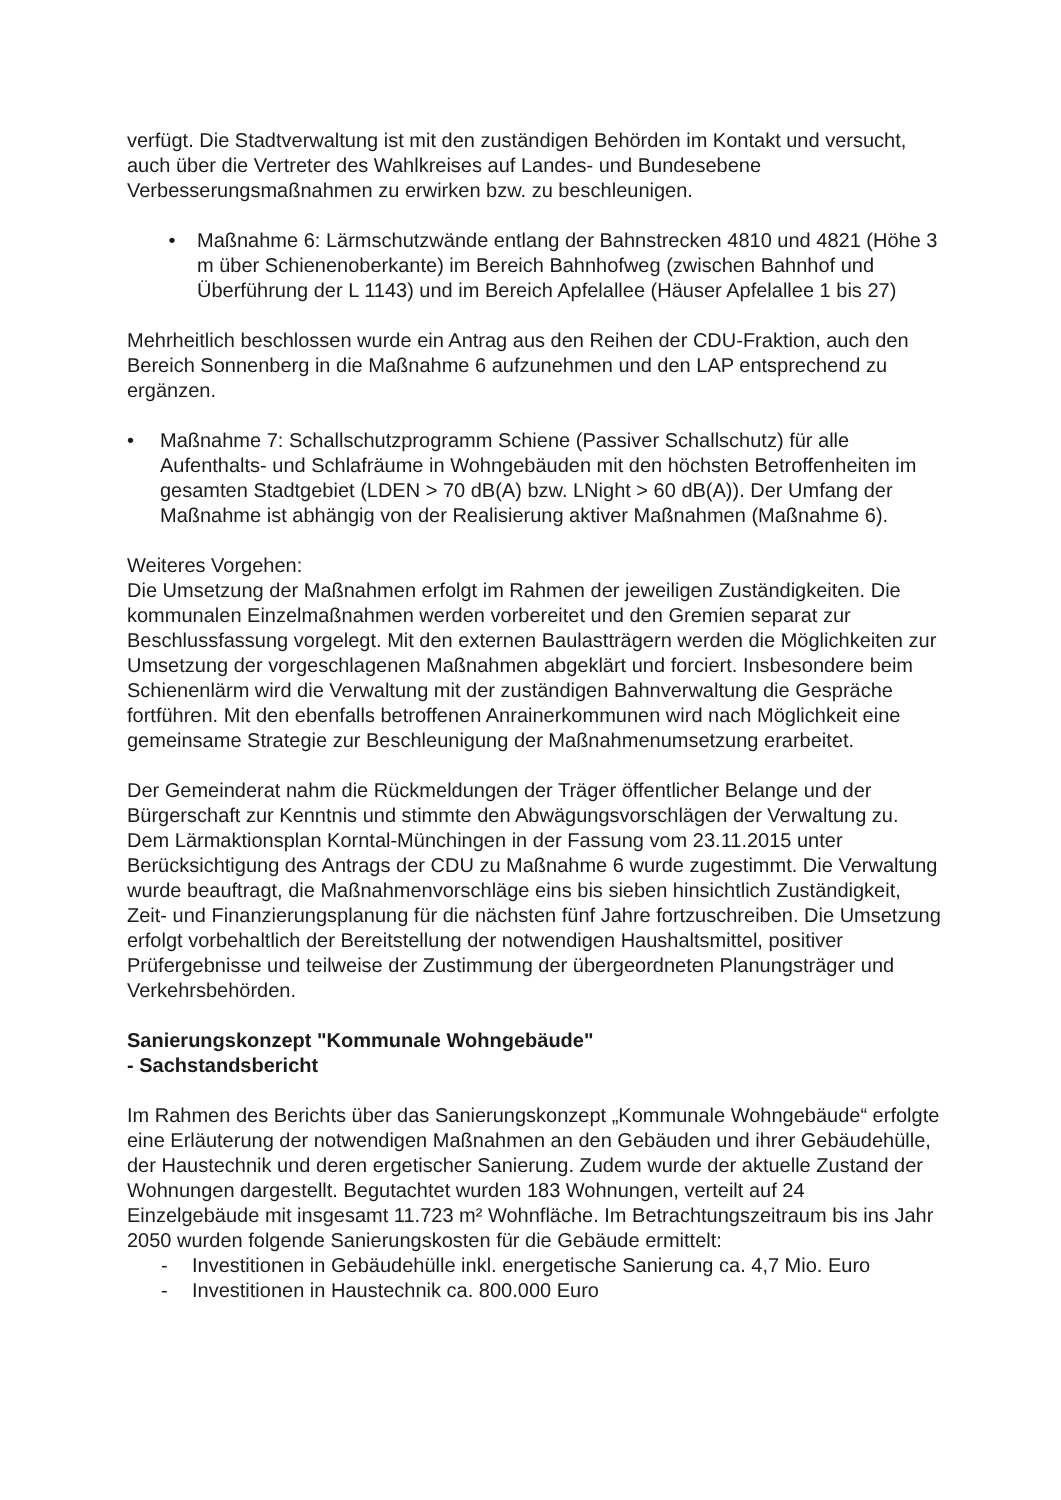verfügt. Die Stadtverwaltung ist mit den zuständigen Behörden im Kontakt und versucht, auch über die Vertreter des Wahlkreises auf Landes- und Bundesebene Verbesserungsmaßnahmen zu erwirken bzw. zu beschleunigen.
• Maßnahme 6: Lärmschutzwände entlang der Bahnstrecken 4810 und 4821 (Höhe 3 m über Schienenoberkante) im Bereich Bahnhofweg (zwischen Bahnhof und Überführung der L 1143) und im Bereich Apfelallee (Häuser Apfelallee 1 bis 27)
Mehrheitlich beschlossen wurde ein Antrag aus den Reihen der CDU-Fraktion, auch den Bereich Sonnenberg in die Maßnahme 6 aufzunehmen und den LAP entsprechend zu ergänzen.
• Maßnahme 7: Schallschutzprogramm Schiene (Passiver Schallschutz) für alle Aufenthalts- und Schlafräume in Wohngebäuden mit den höchsten Betroffenheiten im gesamten Stadtgebiet (LDEN > 70 dB(A) bzw. LNight > 60 dB(A)). Der Umfang der Maßnahme ist abhängig von der Realisierung aktiver Maßnahmen (Maßnahme 6).
Weiteres Vorgehen:
Die Umsetzung der Maßnahmen erfolgt im Rahmen der jeweiligen Zuständigkeiten. Die kommunalen Einzelmaßnahmen werden vorbereitet und den Gremien separat zur Beschlussfassung vorgelegt. Mit den externen Baulastträgern werden die Möglichkeiten zur Umsetzung der vorgeschlagenen Maßnahmen abgeklärt und forciert. Insbesondere beim Schienenlärm wird die Verwaltung mit der zuständigen Bahnverwaltung die Gespräche fortführen. Mit den ebenfalls betroffenen Anrainerkommunen wird nach Möglichkeit eine gemeinsame Strategie zur Beschleunigung der Maßnahmenumsetzung erarbeitet.
Der Gemeinderat nahm die Rückmeldungen der Träger öffentlicher Belange und der Bürgerschaft zur Kenntnis und stimmte den Abwägungsvorschlägen der Verwaltung zu. Dem Lärmaktionsplan Korntal-Münchingen in der Fassung vom 23.11.2015 unter Berücksichtigung des Antrags der CDU zu Maßnahme 6 wurde zugestimmt. Die Verwaltung wurde beauftragt, die Maßnahmenvorschläge eins bis sieben hinsichtlich Zuständigkeit, Zeit- und Finanzierungsplanung für die nächsten fünf Jahre fortzuschreiben. Die Umsetzung erfolgt vorbehaltlich der Bereitstellung der notwendigen Haushaltsmittel, positiver Prüfergebnisse und teilweise der Zustimmung der übergeordneten Planungsträger und Verkehrsbehörden.
Sanierungskonzept "Kommunale Wohngebäude"
- Sachstandsbericht
Im Rahmen des Berichts über das Sanierungskonzept „Kommunale Wohngebäude“ erfolgte eine Erläuterung der notwendigen Maßnahmen an den Gebäuden und ihrer Gebäudehülle, der Haustechnik und deren ergetischer Sanierung. Zudem wurde der aktuelle Zustand der Wohnungen dargestellt. Begutachtet wurden 183 Wohnungen, verteilt auf 24 Einzelgebäude mit insgesamt 11.723 m² Wohnfläche. Im Betrachtungszeitraum bis ins Jahr 2050 wurden folgende Sanierungskosten für die Gebäude ermittelt:
- Investitionen in Gebäudehülle inkl. energetische Sanierung ca. 4,7 Mio. Euro
- Investitionen in Haustechnik ca. 800.000 Euro